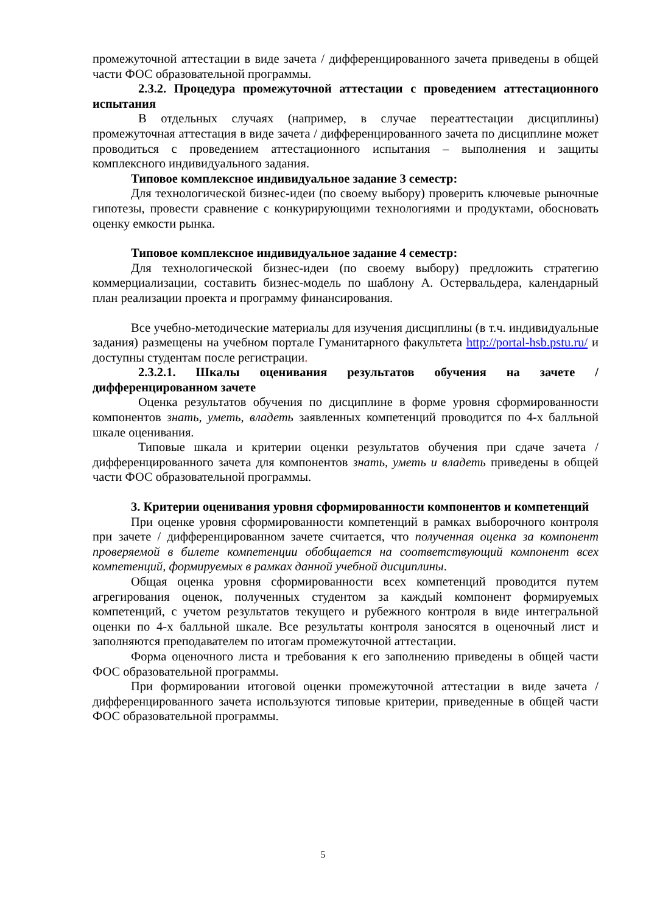промежуточной аттестации в виде зачета / дифференцированного зачета приведены в общей части ФОС образовательной программы.
2.3.2. Процедура промежуточной аттестации с проведением аттестационного испытания
В отдельных случаях (например, в случае переаттестации дисциплины) промежуточная аттестация в виде зачета / дифференцированного зачета по дисциплине может проводиться с проведением аттестационного испытания – выполнения и защиты комплексного индивидуального задания.
Типовое комплексное индивидуальное задание 3 семестр:
Для технологической бизнес-идеи (по своему выбору) проверить ключевые рыночные гипотезы, провести сравнение с конкурирующими технологиями и продуктами, обосновать оценку емкости рынка.
Типовое комплексное индивидуальное задание 4 семестр:
Для технологической бизнес-идеи (по своему выбору) предложить стратегию коммерциализации, составить бизнес-модель по шаблону А. Остервальдера, календарный план реализации проекта и программу финансирования.
Все учебно-методические материалы для изучения дисциплины (в т.ч. индивидуальные задания) размещены на учебном портале Гуманитарного факультета http://portal-hsb.pstu.ru/ и доступны студентам после регистрации.
2.3.2.1. Шкалы оценивания результатов обучения на зачете / дифференцированном зачете
Оценка результатов обучения по дисциплине в форме уровня сформированности компонентов знать, уметь, владеть заявленных компетенций проводится по 4-х балльной шкале оценивания.
Типовые шкала и критерии оценки результатов обучения при сдаче зачета / дифференцированного зачета для компонентов знать, уметь и владеть приведены в общей части ФОС образовательной программы.
3. Критерии оценивания уровня сформированности компонентов и компетенций
При оценке уровня сформированности компетенций в рамках выборочного контроля при зачете / дифференцированном зачете считается, что полученная оценка за компонент проверяемой в билете компетенции обобщается на соответствующий компонент всех компетенций, формируемых в рамках данной учебной дисциплины.
Общая оценка уровня сформированности всех компетенций проводится путем агрегирования оценок, полученных студентом за каждый компонент формируемых компетенций, с учетом результатов текущего и рубежного контроля в виде интегральной оценки по 4-х балльной шкале. Все результаты контроля заносятся в оценочный лист и заполняются преподавателем по итогам промежуточной аттестации.
Форма оценочного листа и требования к его заполнению приведены в общей части ФОС образовательной программы.
При формировании итоговой оценки промежуточной аттестации в виде зачета / дифференцированного зачета используются типовые критерии, приведенные в общей части ФОС образовательной программы.
5